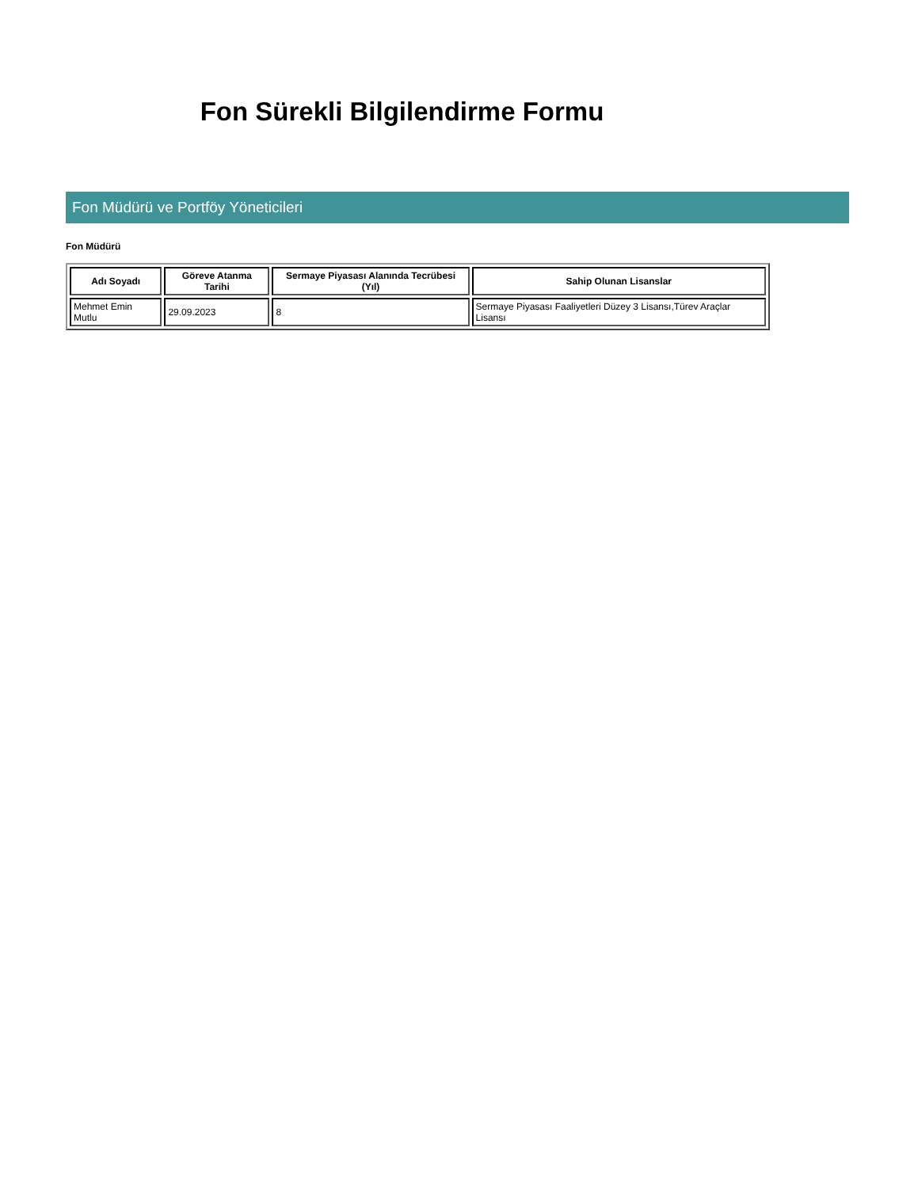Fon Sürekli Bilgilendirme Formu
Fon Müdürü ve Portföy Yöneticileri
Fon Müdürü
| Adı Soyadı | Göreve Atanma Tarihi | Sermaye Piyasası Alanında Tecrübesi (Yıl) | Sahip Olunan Lisanslar |
| --- | --- | --- | --- |
| Mehmet Emin Mutlu | 29.09.2023 | 8 | Sermaye Piyasası Faaliyetleri Düzey 3 Lisansı,Türev Araçlar Lisansı |